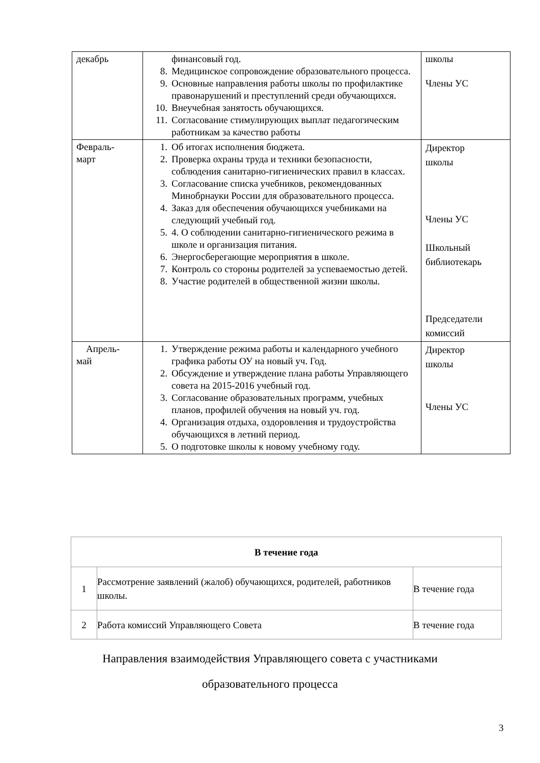| декабрь | финансовый год. 8. Медицинское сопровождение образовательного процесса. 9. Основные направления работы школы по профилактике правонарушений и преступлений среди обучающихся. 10. Внеучебная занятость обучающихся. 11. Согласование стимулирующих выплат педагогическим работникам за качество работы | школы Члены УС |
| Февраль- март | 1. Об итогах исполнения бюджета. 2. Проверка охраны труда и техники безопасности, соблюдения санитарно-гигиенических правил в классах. 3. Согласование списка учебников, рекомендованных Минобрнауки России для образовательного процесса. 4. Заказ для обеспечения обучающихся учебниками на следующий учебный год. 5. 4. О соблюдении санитарно-гигиенического режима в школе и организация питания. 6. Энергосберегающие мероприятия в школе. 7. Контроль со стороны родителей за успеваемостью детей. 8. Участие родителей в общественной жизни школы. | Директор школы Члены УС Школьный библиотекарь Председатели комиссий |
| Апрель- май | 1. Утверждение режима работы и календарного учебного графика работы ОУ на новый уч. Год. 2. Обсуждение и утверждение плана работы Управляющего совета на 2015-2016 учебный год. 3. Согласование образовательных программ, учебных планов, профилей обучения на новый уч. год. 4. Организация отдыха, оздоровления и трудоустройства обучающихся в летний период. 5. О подготовке школы к новому учебному году. | Директор школы Члены УС |
| В течение года | | |
| --- | --- | --- |
| 1 | Рассмотрение заявлений (жалоб) обучающихся, родителей, работников школы. | В течение года |
| 2 | Работа комиссий Управляющего Совета | В течение года |
Направления взаимодействия Управляющего совета с участниками
образовательного процесса
3